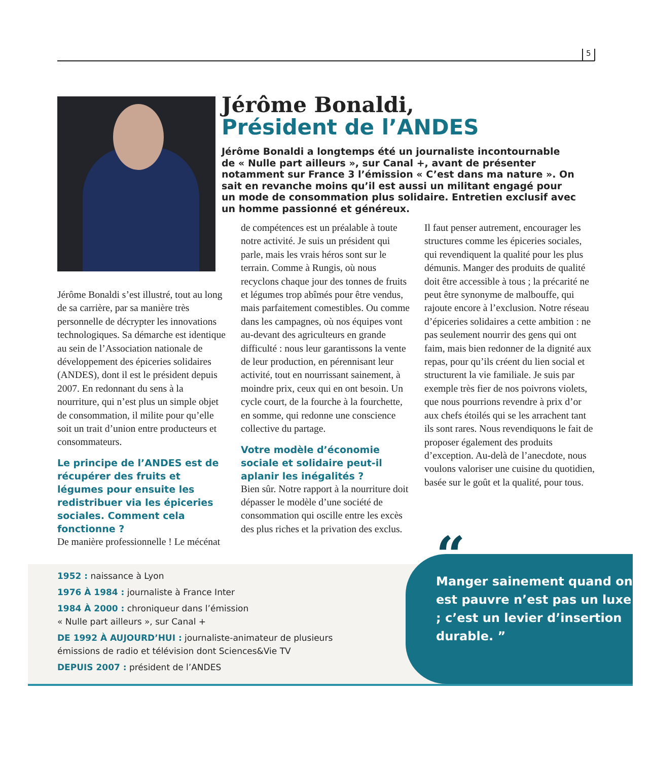5
Jérôme Bonaldi,
Président de l’ANDES
Jérôme Bonaldi a longtemps été un journaliste incontournable de « Nulle part ailleurs », sur Canal +, avant de présenter notamment sur France 3 l’émission « C’est dans ma nature ». On sait en revanche moins qu’il est aussi un militant engagé pour un mode de consommation plus solidaire. Entretien exclusif avec un homme passionné et généreux.
Jérôme Bonaldi s’est illustré, tout au long de sa carrière, par sa manière très personnelle de décrypter les innovations technologiques. Sa démarche est identique au sein de l’Association nationale de développement des épiceries solidaires (ANDES), dont il est le président depuis 2007. En redonnant du sens à la nourriture, qui n’est plus un simple objet de consommation, il milite pour qu’elle soit un trait d’union entre producteurs et consommateurs.
Le principe de l’ANDES est de récupérer des fruits et légumes pour ensuite les redistribuer via les épiceries sociales. Comment cela fonctionne ?
De manière professionnelle ! Le mécénat
de compétences est un préalable à toute notre activité. Je suis un président qui parle, mais les vrais héros sont sur le terrain. Comme à Rungis, où nous recyclons chaque jour des tonnes de fruits et légumes trop abîmés pour être vendus, mais parfaitement comestibles. Ou comme dans les campagnes, où nos équipes vont au-devant des agriculteurs en grande difficulté : nous leur garantissons la vente de leur production, en pérennisant leur activité, tout en nourrissant sainement, à moindre prix, ceux qui en ont besoin. Un cycle court, de la fourche à la fourchette, en somme, qui redonne une conscience collective du partage.
Votre modèle d’économie sociale et solidaire peut-il aplanir les inégalités ?
Bien sûr. Notre rapport à la nourriture doit dépasser le modèle d’une société de consommation qui oscille entre les excès des plus riches et la privation des exclus.
Il faut penser autrement, encourager les structures comme les épiceries sociales, qui revendiquent la qualité pour les plus démunis. Manger des produits de qualité doit être accessible à tous ; la précarité ne peut être synonyme de malbouffe, qui rajoute encore à l’exclusion. Notre réseau d’épiceries solidaires a cette ambition : ne pas seulement nourrir des gens qui ont faim, mais bien redonner de la dignité aux repas, pour qu’ils créent du lien social et structurent la vie familiale. Je suis par exemple très fier de nos poivrons violets, que nous pourrions revendre à prix d’or aux chefs étoilés qui se les arrachent tant ils sont rares. Nous revendiquons le fait de proposer également des produits d’exception. Au-delà de l’anecdote, nous voulons valoriser une cuisine du quotidien, basée sur le goût et la qualité, pour tous.
1952 : naissance à Lyon
1976 À 1984 : journaliste à France Inter
1984 À 2000 : chroniqueur dans l’émission
« Nulle part ailleurs », sur Canal +
DE 1992 À AUJOURD’HUI : journaliste-animateur de plusieurs
émissions de radio et télévision dont Sciences&Vie TV
DEPUIS 2007 : président de l’ANDES
Manger sainement quand on est pauvre n’est pas un luxe ; c’est un levier d’insertion durable. ”
“